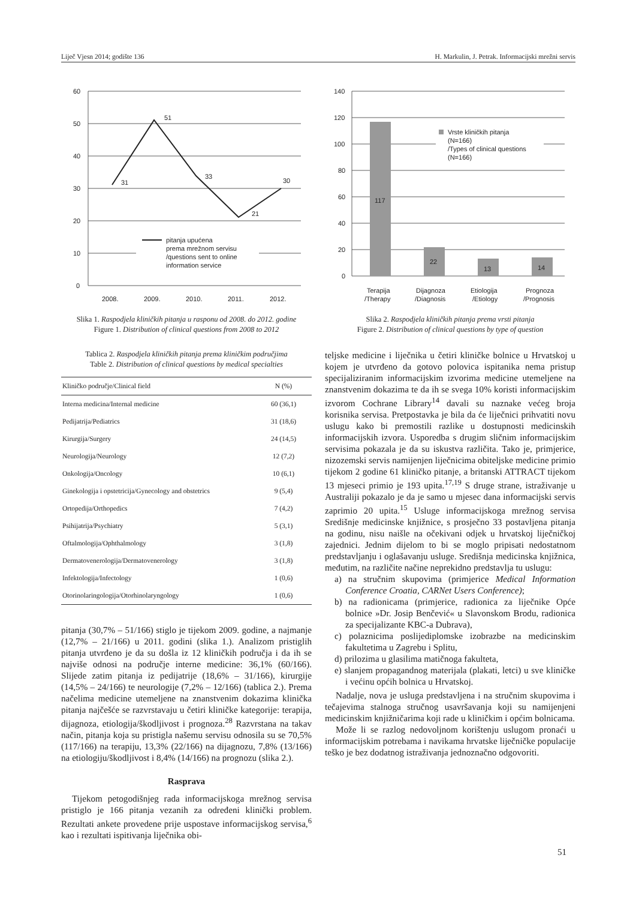Liječ Vjesn 2014; godište 136 H. Markulin, J. Petrak. Informacijski mrežni servis
60
50
40
30
20
10
0
31
51
33
21
30
pitanja upućena
prema mrežnom servisu
/questions sent to online
information service
2008.
2009.
2010.
2011.
2012.
Slika 1. Raspodjela kliničkih pitanja u rasponu od 2008. do 2012. godine
Figure 1. Distribution of clinical questions from 2008 to 2012
140
120
100
80
60
40
20
0
117
22
13
14
Vrste kliničkih pitanja
(N=166)
/Types of clinical questions
(N=166)
Terapija
/Therapy
Dijagnoza
/Diagnosis
Etiologija
/Etiology
Prognoza
/Prognosis
Slika 2. Raspodjela kliničkih pitanja prema vrsti pitanja
Figure 2. Distribution of clinical questions by type of question
Tablica 2. Raspodjela kliničkih pitanja prema kliničkim područjima
Table 2. Distribution of clinical questions by medical specialties
| Kliničko područje/Clinical field | N (%) |
| --- | --- |
| Interna medicina/Internal medicine | 60 (36,1) |
| Pedijatrija/Pediatrics | 31 (18,6) |
| Kirurgija/Surgery | 24 (14,5) |
| Neurologija/Neurology | 12 (7,2) |
| Onkologija/Oncology | 10 (6,1) |
| Ginekologija i opstetricija/Gynecology and obstetrics | 9 (5,4) |
| Ortopedija/Orthopedics | 7 (4,2) |
| Psihijatrija/Psychiatry | 5 (3,1) |
| Oftalmologija/Ophthalmology | 3 (1,8) |
| Dermatovenerologija/Dermatovenerology | 3 (1,8) |
| Infektologija/Infectology | 1 (0,6) |
| Otorinolaringologija/Otorhinolaryngology | 1 (0,6) |
pitanja (30,7% – 51/166) stiglo je tijekom 2009. godine, a najmanje (12,7% – 21/166) u 2011. godini (slika 1.). Analizom pristiglih pitanja utvrđeno je da su došla iz 12 kliničkih područja i da ih se najviše odnosi na područje interne medicine: 36,1% (60/166). Slijede zatim pitanja iz pedijatrije (18,6% – 31/166), kirurgije (14,5% – 24/166) te neurologije (7,2% – 12/166) (tablica 2.). Prema načelima medicine utemeljene na znanstvenim dokazima klinička pitanja najčešće se razvrstavaju u četiri kliničke kategorije: terapija, dijagnoza, etiologija/škodljivost i prognoza.<sup>28</sup> Razvrstana na takav način, pitanja koja su pristigla našemu servisu odnosila su se 70,5% (117/166) na terapiju, 13,3% (22/166) na dijagnozu, 7,8% (13/166) na etiologiju/škodljivost i 8,4% (14/166) na prognozu (slika 2.).
Rasprava
Tijekom petogodišnjeg rada informacijskoga mrežnog servisa pristiglo je 166 pitanja vezanih za određeni klinički problem. Rezultati ankete provedene prije uspostave informacijskog servisa,<sup>6</sup> kao i rezultati ispitivanja liječnika obi-
teljske medicine i liječnika u četiri kliničke bolnice u Hrvatskoj u kojem je utvrđeno da gotovo polovica ispitanika nema pristup specijaliziranim informacijskim izvorima medicine utemeljene na znanstvenim dokazima te da ih se svega 10% koristi informacijskim izvorom Cochrane Library<sup>14</sup> davali su naznake većeg broja korisnika servisa. Pretpostavka je bila da će liječnici prihvatiti novu uslugu kako bi premostili razlike u dostupnosti medicinskih informacijskih izvora. Usporedba s drugim sličnim informacijskim servisima pokazala je da su iskustva različita. Tako je, primjerice, nizozemski servis namijenjen liječnicima obiteljske medicine primio tijekom 2 godine 61 kliničko pitanje, a britanski ATTRACT tijekom 13 mjeseci primio je 193 upita.<sup>17,19</sup> S druge strane, istraživanje u Australiji pokazalo je da je samo u mjesec dana informacijski servis zaprimio 20 upita.<sup>15</sup> Usluge informacijskoga mrežnog servisa Središnje medicinske knjižnice, s prosječno 33 postavljena pitanja na godinu, nisu naišle na očekivani odjek u hrvatskoj liječničkoj zajednici. Jednim dijelom to bi se moglo pripisati nedostatnom predstavljanju i oglašavanju usluge. Središnja medicinska knjižnica, međutim, na različite načine neprekidno predstavlja tu uslugu:
a) na stručnim skupovima (primjerice Medical Information Conference Croatia, CARNet Users Conference);
b) na radionicama (primjerice, radionica za liječnike Opće bolnice »Dr. Josip Benčević« u Slavonskom Brodu, radionica za specijalizante KBC-a Dubrava),
c) polaznicima poslijediplomske izobrazbe na medicinskim fakultetima u Zagrebu i Splitu,
d) prilozima u glasilima matičnoga fakulteta,
e) slanjem propagandnog materijala (plakati, letci) u sve kliničke i većinu općih bolnica u Hrvatskoj.
Nadalje, nova je usluga predstavljena i na stručnim skupovima i tečajevima stalnoga stručnog usavršavanja koji su namijenjeni medicinskim knjižničarima koji rade u kliničkim i općim bolnicama.
Može li se razlog nedovoljnom korištenju uslugom pronaći u informacijskim potrebama i navikama hrvatske liječničke populacije teško je bez dodatnog istraživanja jednoznačno odgovoriti.
51